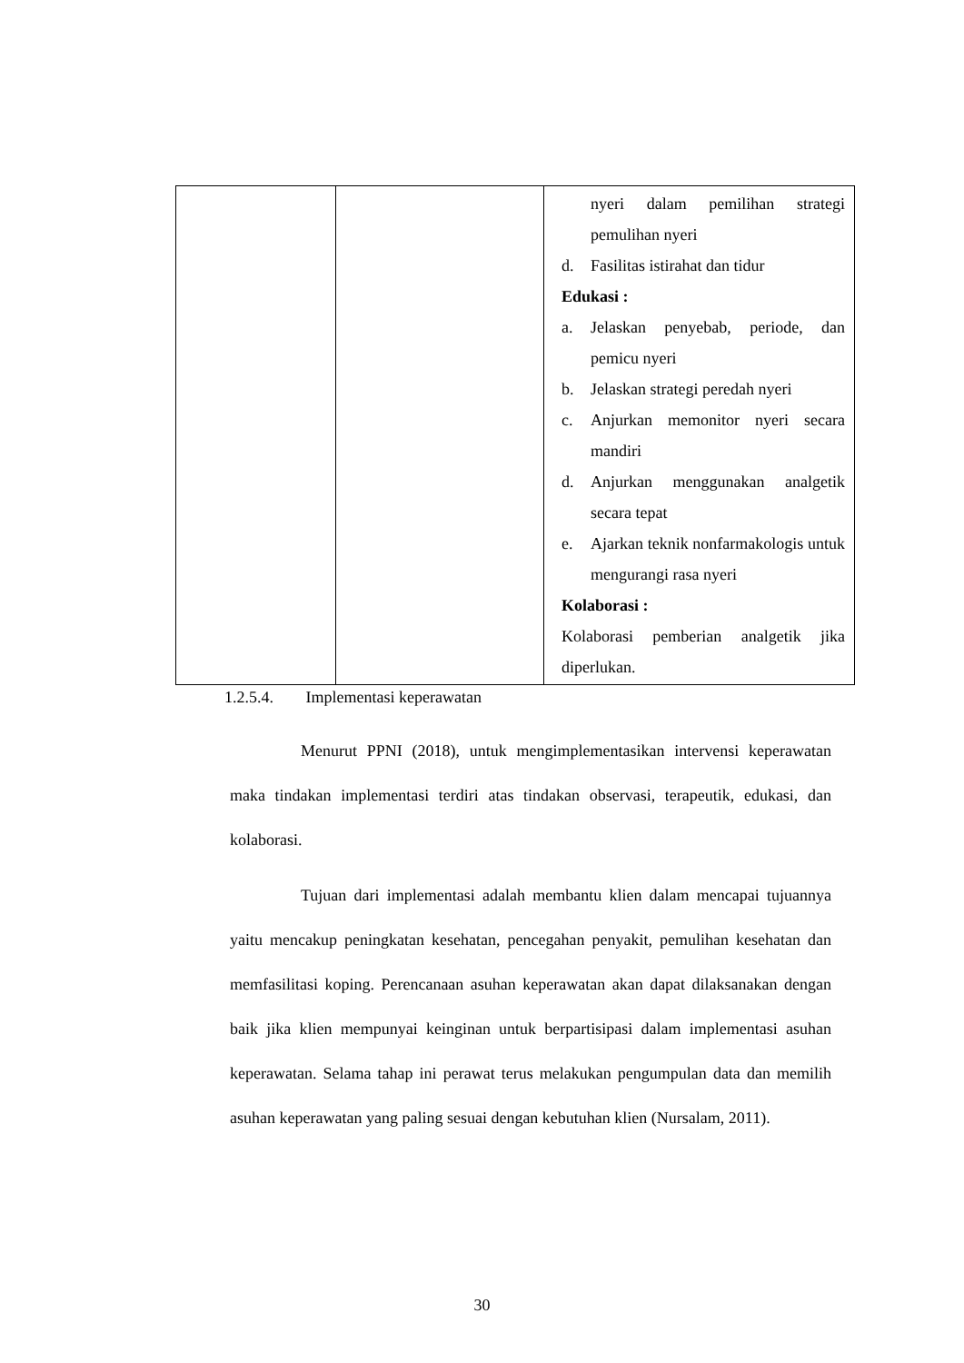| | | nyeri dalam pemilihan strategi pemulihan nyeri d. Fasilitas istirahat dan tidur Edukasi : a. Jelaskan penyebab, periode, dan pemicu nyeri b. Jelaskan strategi peredah nyeri c. Anjurkan memonitor nyeri secara mandiri d. Anjurkan menggunakan analgetik secara tepat e. Ajarkan teknik nonfarmakologis untuk mengurangi rasa nyeri Kolaborasi : Kolaborasi pemberian analgetik jika diperlukan. |
1.2.5.4. Implementasi keperawatan
Menurut PPNI (2018), untuk mengimplementasikan intervensi keperawatan maka tindakan implementasi terdiri atas tindakan observasi, terapeutik, edukasi, dan kolaborasi.
Tujuan dari implementasi adalah membantu klien dalam mencapai tujuannya yaitu mencakup peningkatan kesehatan, pencegahan penyakit, pemulihan kesehatan dan memfasilitasi koping. Perencanaan asuhan keperawatan akan dapat dilaksanakan dengan baik jika klien mempunyai keinginan untuk berpartisipasi dalam implementasi asuhan keperawatan. Selama tahap ini perawat terus melakukan pengumpulan data dan memilih asuhan keperawatan yang paling sesuai dengan kebutuhan klien (Nursalam, 2011).
30